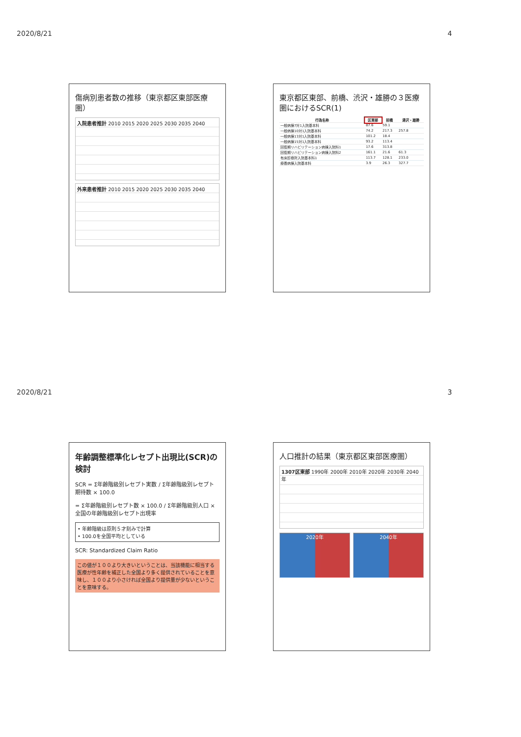2020/8/21
傷病別患者数の推移（東京都区東部医療圏）
入院患者推計 2010 2015 2020 2025 2030 2035 2040
外来患者推計 2010 2015 2020 2025 2030 2035 2040
東京都区東部、前橋、渋沢・雄勝の３医療圏におけるSCR(1)
| 行為名称 | 区東部 | 前橋 | 湯沢・雄勝 |
| --- | --- | --- | --- |
| 一般病棟7対1入院基本料 | 87.6 | 59.1 | |
| 一般病棟10対1入院基本料 | 74.2 | 217.3 | 257.8 |
| 一般病棟13対1入院基本料 | 101.2 | 18.4 | |
| 一般病棟15対1入院基本料 | 93.2 | 113.4 | |
| 回復期リハビリテーション病棟入院料1 | 17.6 | 313.8 | |
| 回復期リハビリテーション病棟入院料2 | 161.1 | 21.6 | 61.3 |
| 有床診療所入院基本料1 | 113.7 | 128.1 | 233.0 |
| 療養病棟入院基本料 | 3.9 | 26.3 | 327.7 |
4
2020/8/21
年齢調整標準化レセプト出現比(SCR)の検討
SCR = Σ年齢階級別レセプト実数 / Σ年齢階級別レセプト期待数 × 100.0
= Σ年齢階級別レセプト数 × 100.0 / Σ年齢階級別人口 × 全国の年齢階級別レセプト出現率
• 年齢階級は原則５才刻みで計算
• 100.0を全国平均としている
SCR: Standardized Claim Ratio
この値が１００より大きいということは、当該機能に相当する医療が性年齢を補正した全国より多く提供されていることを意味し、１００より小さければ全国より提供量が少ないということを意味する。
人口推計の結果（東京都区東部医療圏）
1307区東部 1990年 2000年 2010年 2020年 2030年 2040年
2020年 2040年
3